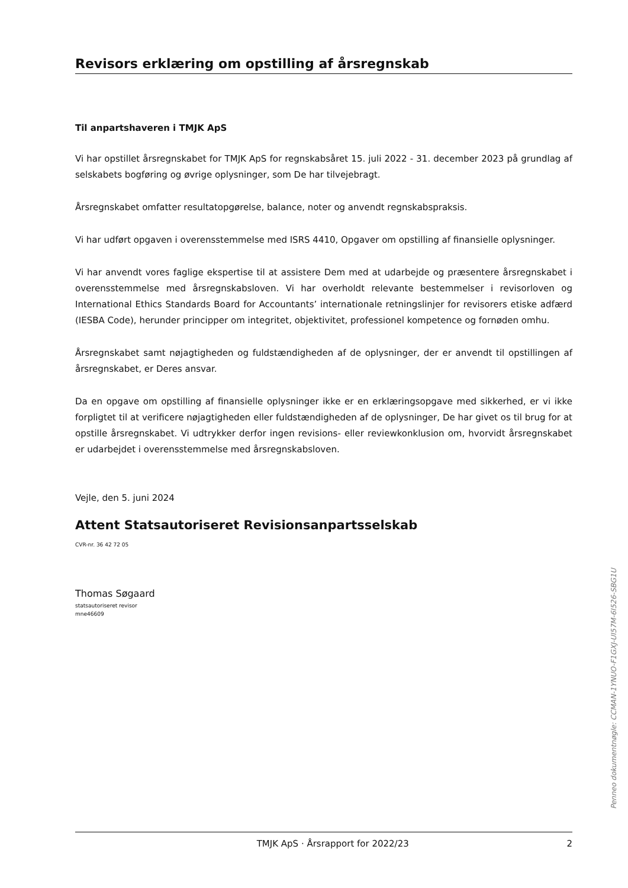Revisors erklæring om opstilling af årsregnskab
Til anpartshaveren i TMJK ApS
Vi har opstillet årsregnskabet for TMJK ApS for regnskabsåret 15. juli 2022 - 31. december 2023 på grundlag af selskabets bogføring og øvrige oplysninger, som De har tilvejebragt.
Årsregnskabet omfatter resultatopgørelse, balance, noter og anvendt regnskabspraksis.
Vi har udført opgaven i overensstemmelse med ISRS 4410, Opgaver om opstilling af finansielle oplysninger.
Vi har anvendt vores faglige ekspertise til at assistere Dem med at udarbejde og præsentere årsregnskabet i overensstemmelse med årsregnskabsloven. Vi har overholdt relevante bestemmelser i revisorloven og International Ethics Standards Board for Accountants’ internationale retningslinjer for revisorers etiske adfærd (IESBA Code), herunder principper om integritet, objektivitet, professionel kompetence og fornøden omhu.
Årsregnskabet samt nøjagtigheden og fuldstændigheden af de oplysninger, der er anvendt til opstillingen af årsregnskabet, er Deres ansvar.
Da en opgave om opstilling af finansielle oplysninger ikke er en erklæringsopgave med sikkerhed, er vi ikke forpligtet til at verificere nøjagtigheden eller fuldstændigheden af de oplysninger, De har givet os til brug for at opstille årsregnskabet. Vi udtrykker derfor ingen revisions- eller reviewkonklusion om, hvorvidt årsregnskabet er udarbejdet i overensstemmelse med årsregnskabsloven.
Vejle, den 5. juni 2024
Attent Statsautoriseret Revisionsanpartsselskab
CVR-nr. 36 42 72 05
Thomas Søgaard
statsautoriseret revisor
mne46609
Penneo dokumentnøgle: CCMAN-1YNUO-F1GXJ-UI57M-6I526-SBG1U
TMJK ApS · Årsrapport for 2022/23 2